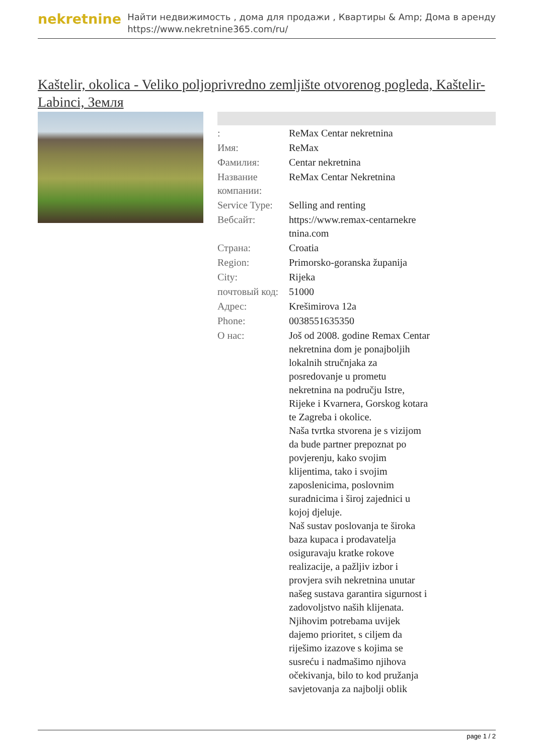nekretnine
Найти недвижимость , дома для продажи , Квартиры & Amp; Дома в аренду
https://www.nekretnine365.com/ru/
Kaštelir, okolica - Veliko poljoprivredno zemljište otvorenog pogleda, Kaštelir-Labinci, Земля
| : | ReMax Centar nekretnina |
| Имя: | ReMax |
| Фамилия: | Centar nekretnina |
| Название компании: | ReMax Centar Nekretnina |
| Service Type: | Selling and renting |
| Вебсайт: | https://www.remax-centarnekre tnina.com |
| Страна: | Croatia |
| Region: | Primorsko-goranska županija |
| City: | Rijeka |
| почтовый код: | 51000 |
| Адрес: | Krešimirova 12a |
| Phone: | 0038551635350 |
| О нас: | Još od 2008. godine Remax Centar nekretnina dom je ponajboljih lokalnih stručnjaka za posredovanje u prometu nekretnina na području Istre, Rijeke i Kvarnera, Gorskog kotara te Zagreba i okolice. Naša tvrtka stvorena je s vizijom da bude partner prepoznat po povjerenju, kako svojim klijentima, tako i svojim zaposlenicima, poslovnim suradnicima i široj zajednici u kojoj djeluje. Naš sustav poslovanja te široka baza kupaca i prodavatelja osiguravaju kratke rokove realizacije, a pažljiv izbor i provjera svih nekretnina unutar našeg sustava garantira sigurnost i zadovoljstvo naših klijenata. Njihovim potrebama uvijek dajemo prioritet, s ciljem da riješimo izazove s kojima se susreću i nadmašimo njihova očekivanja, bilo to kod pružanja savjetovanja za najbolji oblik |
page 1 / 2